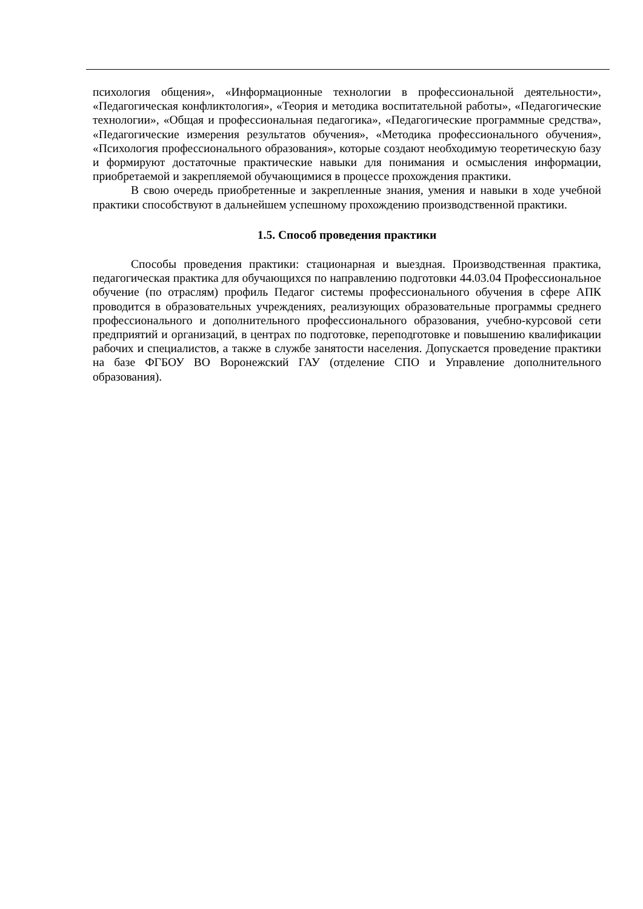психология общения», «Информационные технологии в профессиональной деятельности», «Педагогическая конфликтология», «Теория и методика воспитательной работы», «Педагогические технологии», «Общая и профессиональная педагогика», «Педагогические программные средства», «Педагогические измерения результатов обучения», «Методика профессионального обучения», «Психология профессионального образования», которые создают необходимую теоретическую базу и формируют достаточные практические навыки для понимания и осмысления информации, приобретаемой и закрепляемой обучающимися в процессе прохождения практики.
В свою очередь приобретенные и закрепленные знания, умения и навыки в ходе учебной практики способствуют в дальнейшем успешному прохождению производственной практики.
1.5. Способ проведения практики
Способы проведения практики: стационарная и выездная. Производственная практика, педагогическая практика для обучающихся по направлению подготовки 44.03.04 Профессиональное обучение (по отраслям) профиль Педагог системы профессионального обучения в сфере АПК проводится в образовательных учреждениях, реализующих образовательные программы среднего профессионального и дополнительного профессионального образования, учебно-курсовой сети предприятий и организаций, в центрах по подготовке, переподготовке и повышению квалификации рабочих и специалистов, а также в службе занятости населения. Допускается проведение практики на базе ФГБОУ ВО Воронежский ГАУ (отделение СПО и Управление дополнительного образования).